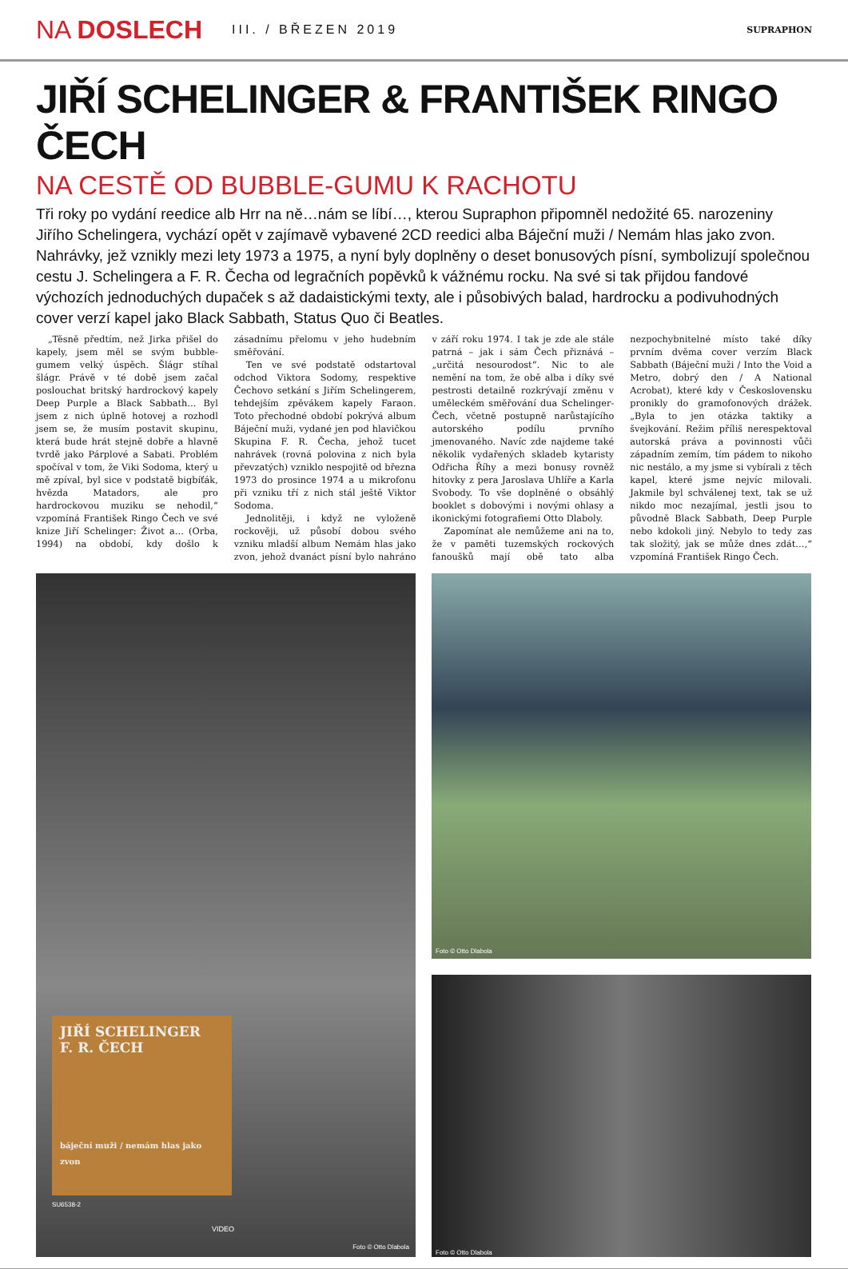NA DOSLECH
III. / BŘEZEN 2019
SUPRAPHON
JIŘÍ SCHELINGER & FRANTIŠEK RINGO ČECH
NA CESTĚ OD BUBBLE-GUMU K RACHOTU
Tři roky po vydání reedice alb Hrr na ně…nám se líbí…, kterou Supraphon připomněl nedožité 65. narozeniny Jiřího Schelingera, vychází opět v zajímavě vybavené 2CD reedici alba Báječní muži / Nemám hlas jako zvon. Nahrávky, jež vznikly mezi lety 1973 a 1975, a nyní byly doplněny o deset bonusových písní, symbolizují společnou cestu J. Schelingera a F. R. Čecha od legračních popěvků k vážnému rocku. Na své si tak přijdou fandové výchozích jednoduchých dupaček s až dadaistickými texty, ale i působivých balad, hardrocku a podivuhodných cover verzí kapel jako Black Sabbath, Status Quo či Beatles.
„Těsně předtím, než Jirka přišel do kapely, jsem měl se svým bubble-gumem velký úspěch. Šlágr stíhal šlágr. Právě v té době jsem začal poslouchat britský hardrockový kapely Deep Purple a Black Sabbath… Byl jsem z nich úplně hotovej a rozhodl jsem se, že musím postavit skupinu, která bude hrát stejně dobře a hlavně tvrdě jako Párplové a Sabati. Problém spočíval v tom, že Viki Sodoma, který u mě zpíval, byl sice v podstatě bigbíťák, hvězda Matadors, ale pro hardrockovou muziku se nehodil,“ vzpomíná František Ringo Čech ve své knize Jiří Schelinger: Život a… (Orba, 1994) na období, kdy došlo k zásadnímu přelomu v jeho hudebním směřování.
Ten ve své podstatě odstartoval odchod Viktora Sodomy, respektive Čechovo setkání s Jiřím Schelingerem, tehdejším zpěvákem kapely Faraon. Toto přechodné období pokrývá album Báječní muži, vydané jen pod hlavičkou Skupina F. R. Čecha, jehož tucet nahrávek (rovná polovina z nich byla převzatých) vzniklo nespojitě od března 1973 do prosince 1974 a u mikrofonu při vzniku tří z nich stál ještě Viktor Sodoma.
Jednolitěji, i když ne vyloženě rockověji, už působí dobou svého vzniku mladší album Nemám hlas jako zvon, jehož dvanáct písní bylo nahráno v září roku 1974. I tak je zde ale stále patrná – jak i sám Čech přiznává – „určitá nesourodost“. Nic to ale nemění na tom, že obě alba i díky své pestrosti detailně rozkrývají změnu v uměleckém směřování dua Schelinger-Čech, včetně postupně narůstajícího autorského podílu prvního jmenovaného. Navíc zde najdeme také několik vydařených skladeb kytaristy Odřicha Říhy a mezi bonusy rovněž hitovky z pera Jaroslava Uhlíře a Karla Svobody. To vše doplněné o obsáhlý booklet s dobovými i novými ohlasy a ikonickými fotografiemi Otto Dlaboly.
Zapomínat ale nemůžeme ani na to, že v paměti tuzemských rockových fanoušků mají obě tato alba nezpochybnitelné místo také díky prvním dvěma cover verzím Black Sabbath (Báječní muži / Into the Void a Metro, dobrý den / A National Acrobat), které kdy v Československu pronikly do gramofonových drážek. „Byla to jen otázka taktiky a švejkování. Režim příliš nerespektoval autorská práva a povinnosti vůči západním zemím, tím pádem to nikoho nic nestálo, a my jsme si vybírali z těch kapel, které jsme nejvíc milovali. Jakmile byl schválenej text, tak se už nikdo moc nezajímal, jestli jsou to původně Black Sabbath, Deep Purple nebo kdokoli jiný. Nebylo to tedy zas tak složitý, jak se může dnes zdát…,“ vzpomíná František Ringo Čech.
JIŘÍ SCHELINGER
F. R. ČECH
báječní muži / nemám hlas jako zvon
SU6538-2
VIDEO
Foto © Otto Dlabola
Foto © Otto Dlabola
Foto © Otto Dlabola